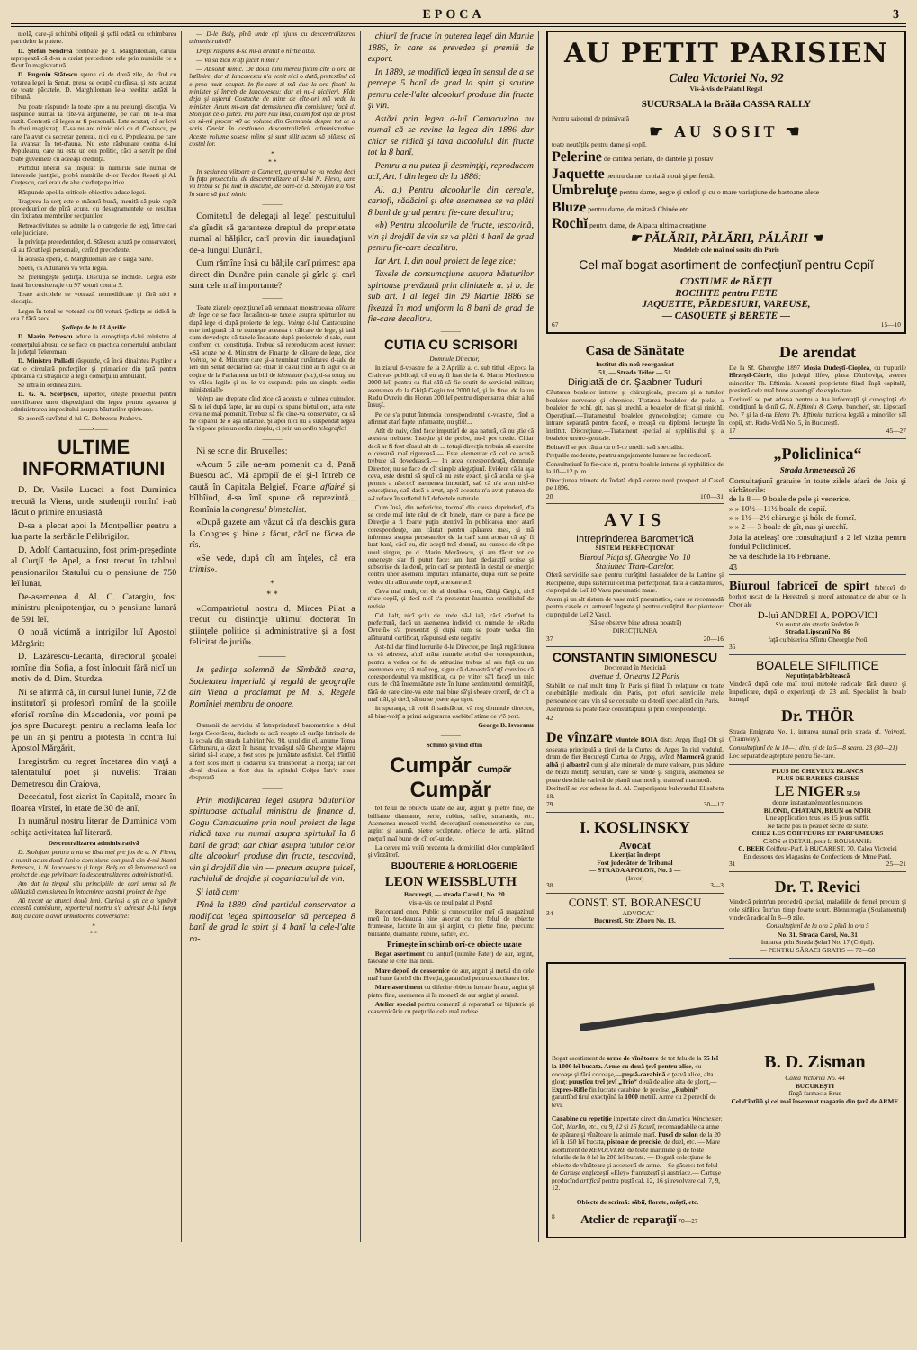EPOCA 3
niolă, care-şi schimbă ofiţerii şi şefii odată cu schimbarea partidelor la putere.
D. Ştefan Sendrea combate pe d. Marghiloman, căruia reproşează că d-sa a creiat precedente rele prin numirile ce a făcut în magistratură.
D. Eugeniu Stătescu spune că de două zile, de cînd cu votarea legei la Senat, presa se ocupă cu dînsa, şi este acuzat de toate păcatele. D. Marghiloman le-a reeditat astăzi la tribună.
Nu poate răspunde la toate spre a nu prelungi discuţia. Va răspunde numai la cîte-va argumente, pe cari nu le-a mai auzit. Contestă că legea ar fi personală. Este acuzat, că ar lovi în doui magistraţi. D-sa nu are nimic nici cu d. Costescu, pe care l'a avut ca secretar general, nici cu d. Populeanu, pe care l'a avansat în tot-d'auna. Nu este răsbunare contra d-lui Populeanu, care nu este un om politic, căci a servit pe rînd toate guvernele cu aceeaşi credinţă.
Partidul liberal s'a inspirat în numirile sale numai de interesele justiţiei, probă numirile d-lor Teodor Roseti şi Al. Creţescu, cari erau de alte credinţe politice.
Răspunde apoi la criticele obiective aduse legei.
Tragerea la sorţ este o măsură bună, menită să puie capăt procedeurilor de pînă acum, cu desagramentele ce resultau din fixitatea membrilor secţiunilor.
Retroactivitatea se admite la o categorie de legi, între cari cele judiciare.
În privinţa precedentelor, d. Stătescu acuză pe conservatori, că au făcut legi personale, cerînd precedente.
În această operă, d. Marghiloman are o largă parte.
Speră, că Adunarea va vota legea.
Se prelungeşte şedinţa. Discuţia se închide. Legea este luată în consideraţie cu 97 voturi contra 3.
Toate articolele se votează nemodificate şi fără nici o discuţie.
Legea în total se votează cu 88 voturi. Şedinţa se ridică la ora 7 fără zece.
Şedinţa de la 18 Aprilie
D. Marin Petrescu aduce la cunoştinţa d-lui ministru al comerţului abusul ce se face cu practica comerţului ambulant în judeţul Teleorman.
D. Ministru Palladi răspunde, că încă dinaintea Paştilor a dat o circulară prefecţilor şi primarilor din ţară pentru aplicarea cu străşnicie a legii comerţului ambulant.
Se intră în ordinea zilei.
D. G. A. Scorţescu, raportor, citeşte proiectul pentru modificarea unor dispoziţiuni din legea pentru aşezarea şi administrarea impositului asupra băuturilor spirtoase.
Se acordă cuvîntul d-lui G. Dobrescu-Prahova.
——•——
ULTIME INFORMATIUNI
D. Dr. Vasile Lucaci a fost Duminica trecută la Viena, unde studenţii romînî i-aŭ făcut o primire entusiastă.
D-sa a plecat apoi la Montpellier pentru a lua parte la serbările Felibrigilor.
D. Adolf Cantacuzino, fost prim-preşedinte al Curţiĭ de Apel, a fost trecut în tabloul pensionarilor Statului cu o pensiune de 750 leĭ lunar.
De-asemenea d. Al. C. Catargiu, fost ministru plenipotenţiar, cu o pensiune lunară de 591 leĭ.
O nouă victimă a intrigilor luĭ Apostol Mărgărit:
D. Lazărescu-Lecanta, directorul şcoaleĭ romîne din Sofia, a fost înlocuit fără nicĭ un motiv de d. Dim. Sturdza.
Ni se afirmă că, în cursul luneĭ Iunie, 72 de institutorĭ şi profesorĭ romînĭ de la şcolile eforieĭ romîne din Macedonia, vor porni pe jos spre Bucureşti pentru a reclama leafa lor pe un an şi pentru a protesta în contra luĭ Apostol Mărgărit.
Inregistrăm cu regret încetarea din viaţă a talentatuluĭ poet şi nuvelist Traian Demetrescu din Craiova.
Decedatul, fost ziarist în Capitală, moare în floarea vîrsteĭ, în etate de 30 de anĭ.
In numărul nostru literar de Duminica vom schiţa activitatea luĭ literară.
Descentralizarea administrativă
D. Stolojan, pentru a nu se lăsa mai pre jos de d. N. Fleva, a numit acum două luni o comisiune compusă din d-nii Matei Petrescu, J. N. Iancovescu şi Iorgu Balş ca să întocmească un proiect de lege privitoare la descentralizarea administrativă.
Am dat la timpul său principiile de cari urma să fie călăuzită comisiunea în întocmirea acestui proiect de lege.
Aŭ trecut de atunci două luni. Curioşi a şti ce a isprăvit această comisiune, reporterul nostru s'a adresat d-lui Iorgu Balş cu care a avut următoarea conversaţie:
*
* *
— D-le Balş, pînă unde aţi ajuns cu descentralizarea administrativă?
Drept răspuns d-sa mi-a arătat o hîrtie albă.
— Va să zică n'aţi făcut nimic?
— Absolut nimic. De două luni mereŭ fixăm cîte o oră de întîlnire, dar d. Iancovescu n'a venit nici o dată, pretextînd că e prea mult ocupat. In fie-care zi mă duc la ora fixată la minister şi întreb de Iancovescu; dar el nu-i nicăieri. Rîde deja şi uşierul Costache de mine de cîte-ori mă vede la minister. Acum mi-am dat demisiunea din comisiune; facă d. Stolojan ce-o putea. Imi pare răŭ însă, că am fost aşa de prost ca să-mi procur 40 de volume din Germania despre tot ce a scris Gneist în cestiunea descentralizării administrative. Aceste volume sosesc mîine şi sunt silit acum să plătesc eŭ costul lor.
*
* *
In sesiunea viitoare a Cameret, guvernul se va vedea deci în faţa proiectului de descentralizare al d-lui N. Fleva, care va trebui să fie luat în discuţie, de oare-ce d. Stolojan n'a fost în stare să facă nimic.
———
Comitetul de delegaţi al legeĭ pescuituluĭ s'a gîndit să garanteze dreptul de proprietate numaĭ al bălţilor, carĭ provin din inundaţiunĭ de-a lungul Dunăriĭ.
Cum rămîne însă cu bălţile carĭ primesc apa direct din Dunăre prin canale şi gîrle şi carĭ sunt cele maĭ importante?
———
Toate ziarele opoziţiuneĭ aŭ semnalat monstruoasa călcare de lege ce se face încasîndu-se taxele asupra spirturilor nu după lege ci după proiecte de lege. Voinţa d-luĭ Cantacuzino este indignată că se numeşte aceasta o călcare de lege, şi iată cum dovedeşte că taxele încasate după proiectele d-sale, sunt conform cu constituţia. Trebue să reproducem acest juvaer: «Să acuze pe d. Ministru de Finanţe de călcare de lege, zice Voinţa, pe d. Ministru care şi-a terminat cuvîntarea d-sale de ierĭ din Senat declarînd că: chiar în casul cînd ar fi sigur că ar obţine de la Parlament un bill de identitate (sic), d-sa totuşi nu va călca legile şi nu le va suspenda prin un simplu ordin ministerial!»
Voinţa are dreptate cînd zice că aceasta e culmea culmelor. Să te ieĭ după fapte, iar nu după ce spune bietul om, asta este ceva ne maĭ pomenit. Trebue să fie cine-va conservator, ca să fie capabil de o aşa infamie. Şi apoĭ nicĭ nu a suspendat legea în vigoare prin un ordin simplu, ci prin un ordin telegrafic!
———
Ni se scrie din Bruxelles:
«Acum 5 zile ne-am pomenit cu d. Pană Buescu acĭ. Mă apropiĭ de el şi-l întreb ce caută în Capitala Belgieĭ. Foarte affairé şi bîlbîind, d-sa îmĭ spune că reprezintă... Romînia la congresul bimetalist.
«După gazete am văzut că n'a deschis gura la Congres şi bine a făcut, căcĭ ne făcea de rîs.
«Se vede, după cît am înţeles, că era trimis».
*
* *
«Compatriotul nostru d. Mircea Pilat a trecut cu distincţie ultimul doctorat în ştiinţele politice şi administrative şi a fost felicitat de juriŭ».
———
In şedinţa solemnă de Sîmbătă seara, Societatea imperială şi regală de geografie din Viena a proclamat pe M. S. Regele Romîniei membru de onoare.
———
Oamenii de serviciu aĭ întreprindereĭ barometrice a d-luĭ Iorgu Cocorăscu, ducîndu-se astă-noapte să curăţe latrinele de la scoala din strada Labirint No. 98, unul din eĭ, anume Toma Cărbunaru, a căzut în hasna; tovarăşul săŭ Gheorghe Majoru sărind să-l scape, a fost scos pe jumătate asfixiat. Cel d'întîiŭ a fost scos mort şi cadavrul s'a transportat la morgă; iar cel de-al douilea a fost dus la spitalul Colţea într'o stare desperată.
———
Prin modificarea legeĭ asupra băuturilor spirtuoase actualul ministru de finance d. Gogu Cantacuzino prin noul proiect de lege ridică taxa nu numai asupra spirtuluĭ la 8 banĭ de grad; dar chiar asupra tutulor celor alte alcoolurĭ produse din fructe, tescovină, vin şi drojdiĭ din vin — precum asupra ţuiceĭ, rachiuluĭ de drojdie şi coganiacuiuĭ de vin.
Şi iată cum:
Pînă la 1889, cînd partidul conservator a modificat legea spirtoaselor să percepea 8 banĭ de grad la spirt şi 4 banĭ la cele-l'alte ra-
chiurĭ de fructe în puterea legeĭ din Martie 1886, în care se prevedea şi premiŭ de export.
In 1889, se modifică legea în sensul de a se percepe 5 banĭ de grad la spirt şi scutire pentru cele-l'alte alcoolurĭ produse din fructe şi vin.
Astăzi prin legea d-luĭ Cantacuzino nu numaĭ că se revine la legea din 1886 dar chiar se ridică şi taxa alcoolulul din fructe tot la 8 banĭ.
Pentru a nu putea fi desminţiţi, reproducem acĭ, Art. I din legea de la 1886:
Al. a.) Pentru alcoolurile din cereale, cartofi, rădăcinĭ şi alte asemenea se va plăti 8 banĭ de grad pentru fie-care decalitru;
«b) Pentru alcoolurile de fructe, tescovină, vin şi drojdiĭ de vin se va plăti 4 banĭ de grad pentru fie-care decalitru.
Iar Art. I. din noul proiect de lege zice:
Taxele de consumaţiune asupra băuturilor spirtoase prevăzută prin aliniatele a. şi b. de sub art. I al legeĭ din 29 Martie 1886 se fixează în mod uniform la 8 banĭ de grad de fie-care decalitru.
———
CUTIA CU SCRISORI
Domnule Director,
In ziarul d-voastre de la 2 Aprilie a. c. sub titlul «Epoca la Craiova» publicaţi, că eu aş fi luat de la d. Marin Morărescu 2000 leĭ, pentru ca fiul săŭ să fie scutit de serviciul militar; asemenea de la Ghiţă Gegiu tot 2000 leĭ, şi în fine, de la un Radu Ovreiu din Floran 200 leĭ pentru dispensarea chiar a luĭ însuşĭ.
Pe ce s'a putut întemeia corespondentul d-voastre, cînd a afirmat atarĭ fapte infamante, nu ştiŭ!...
Atît de naiv, cînd face imputărĭ de aşa natură, că nu ştie că acestea trebuesc însoţite şi de probe, nu-l pot crede. Chiar dacă ar fi fost dînsul alt de ... totuşi direcţia trebuia să exercite o censură maĭ riguroasă.— Este elementar că cel ce acusă trebuie să dovedească.— In acea corespondenţă, domnule Director, nu se face de cît simple alegaţiunĭ. Evident că la aşa ceva, este destul să spuĭ că nu este exact, şi că acela ce şi-a permis a născocĭ asemenea imputărĭ, saŭ că n'a avut nicĭ-o educaţiune, saŭ dacă a avut, apoĭ aceasta n'a avut puterea de a-ĭ reface în sufletul luĭ defectele naturale.
Cum însă, din nefericire, tocmaĭ din causa deprinderĭ, d'a se crede maĭ iute răul de cît binele, stare ce pare a face pe Direcţie a fi foarte puţin atentivă în publicarea unor atarĭ corespondenţe, am căutat pentru apărarea mea, şi mă informez asupra persoanelor de la carĭ sunt acusat că aşĭ fi luat banĭ, căcĭ eu, din aceştĭ treĭ domnĭ, nu cunosc de cît pe unul singur, pe d. Marin Morărescu, şi am făcut tot ce omeneşte s'ar fi putut face: am luat declaraţiĭ scrise şi subscrise de la douĭ, prin carĭ se protestă în destul de energic contra unor asemenĭ imputărĭ infamante, după cum se poate vedea din alăturatele copiĭ, anexate acĭ.
Ceva maĭ mult, cel de al douilea d-nu, Ghiţă Gegiu, nicĭ n'are copiĭ, şi decĭ nicĭ s'a presentat înaintea consiliuluĭ de revisie.
Cel l'alt, nicĭ şciu de unde să-l iaŭ, căcĭ căutînd la prefectură, dacă un asemenea individ, cu numele de «Radu Ovreiŭ» s'a presentat şi după cum se poate vedea din alăturatul certificat, răspunsul este negativ.
Ast-fel dar fiind lucrurile d-le Director, pe lîngă rugăciunea ce vă adresez, a'mĭ arăta numele aceluĭ d-n corespondent, pentru a vedea ce fel de atitudine trebue să am faţă cu un asemenea om; vă maĭ rog, sigur că d-voastră v'aţĭ convins că corespondentul va mistificat, ca pe viitor să'l faceţĭ un mic curs de cîtă însemnătate este în lume sentimentul demnităţiĭ, fără de care cine-va este maĭ bine să'şi sboare creeriĭ, de cît a maĭ trăi, şi decĭ, să nu se joace aşa uşor.
In speranţa, că voiŭ fi satisfăcut, vă rog domnule director, să bine-voiţĭ a primi asigurarea osebiteĭ stime ce v'ŏ port.
George B. Isvoranu
———
Schimb şi vînd eftin
Cumpăr Cumpăr Cumpăr
tot felul de obiecte uzate de aur, argint şi pietre fine, de briliante diamante, perle, rubine, safire, smarande, etc. Asemenea monezĭ vechĭ, decoraţiunĭ comemorative de aur, argint şi aramă, pietre sculptate, obiecte de artă, plătind preţurĭ maĭ bune de cît orĭ-unde.
La cerere mă voiŭ prezenta la domiciliul d-lor cumpărătorĭ şi vînzătorĭ.
BIJOUTERIE & HORLOGERIE
LEON WEISSBLUTH
Bucureşti, — strada Carol I, No. 20
vis-a-vis de noul palat al Poşteĭ
Recomand onor. Public şi cunoscuţilor meĭ că magazinul meŭ în tot-deauna bine asortat cu tot felul de obiecte frumoase, lucrate în aur şi argint, cu pietre fine, precum: brillante, diamante, rubine, safire, etc.
Primeşte în schimb orĭ-ce obiecte uzate
Bogat asortiment cu lanţurĭ (numite Pater) de aur, argint, fasoane le cele maĭ noui.
Mare depoŭ de ceasornice de aur, argint şi metal din cele maĭ bune fabricĭ din Elveţia, garantînd pentru exactitatea lor.
Mare asortiment cu diferite obiecte lucrate în aur, argint şi pietre fine, asemenea şi în monezĭ de aur argint şi aramă.
Atelier special pentru comenzĭ şi reparaturĭ de bijuterie şi ceasornicărie cu preţurile cele maĭ reduse.
AU PETIT PARISIEN
Calea Victoriei No. 92
Vis-à-vis de Palatul Regal
SUCURSALA la Brăila CASSA RALLY
Pentru saisonul de primăvară
☛ AU SOSIT ☚
toate noutăţile pentru dame şi copiĭ.
Pelerine de catifea perlate, de dantele şi postav
Jaquette pentru dame, croială nouă şi perfectă.
Umbreluţe pentru dame, negre şi culorĭ şi cu o mare variaţiune de bastoane alese
Bluze pentru dame, de mătasă Chinée etc.
Rochĭ pentru dame, de Alpaca ultima creaţiune
☛ PĂLĂRII, PĂLĂRII, PĂLĂRII ☚
Modelele cele maĭ noĭ sosite din Paris
Cel maĭ bogat asortiment de confecţiunĭ pentru Copiĭ
COSTUME de BĂEŢI
ROCHITE pentru FETE
JAQUETTE, PĂRDESIURI, VAREUSE,
— CASQUETE şi BERETE —
67 15—10
Casa de Sănătate
Institut din noŭ reorganisat
51, — Strada Teilor — 51
Dirigiată de dr. Şaabner Tuduri
Căutarea boalelor interne şi chirurgicale, precum şi a tutulor boalelor nervoase şi chronice. Tratarea boalelor de piele, a boalelor de ochĭ, git, nas şi urechĭ, a boalelor de ficat şi rinichĭ. Operaţiunĭ.—Tratamentul boalelor gynecologice; camere cu intrare separată pentru facerĭ, o moaşă cu diplomă locueşte în institut. Discreţiune.—Tratament special al syphilisuluĭ şi a boalelor uretro-genitale.
Bolnaviĭ se pot căuta cu orĭ-ce medic saŭ specialist.
Preţurile moderate, pentru angajamente lunare se fac reducerĭ.
Consultaţiunĭ în fie-care zi, pentru boalele interne şi syphilitice de la 10—12 p. m.
Direcţiunea trimete de îndată după cerere noul prospect al Caseĭ pe 1896.
20 100—31
AVIS
Intreprinderea Barometrică
SISTEM PERFECŢIONAT
Biuroul Piaţa sf. Gheorghe No. 10
Staţiunea Tram-Carelor.
Oferă serviciile sale pentru curăţitul hasnalelor de la Latrine şi Recipiente, după sistemul cel maĭ perfecţionat, fără a cauza miros, cu preţul de Leĭ 10 Vasu pneumatic mare.
Avem şi un alt sistem de vase micĭ pneumatice, care se recomandă pentru casele cu antreurĭ înguste şi pentru curăţitul Recipientelor: cu preţul de Leĭ 2 Vasul.
(Să se observe bine adresa noastră)
DIRECŢIUNEA
37 20—16
CONSTANTIN SIMIONESCU
Doctorand în Medicină
avenue d. Orleans 12 Paris
Stabilit de maĭ mult timp în Paris şi fiind în relaţiune cu toate celebrităţile medicale din Paris, pot oferi serviciile mele persoanelor care vin să se consulte cu d-toriĭ specialiştĭ din Paris.
Asemenea să poate face consultaţiunĭ şi prin corespondenţe.
42
De vînzare Muntele BOIA distr. Argeş lîngă Olt şi soseaua principală a ţăreĭ de la Curtea de Argeş în riul vaduluĭ, drum de fier Bucureştĭ Curtea de Argeş, avînd Marmoră granid albă şi albastră cum şi alte minerale de mare valoare, plus pădure de brazĭ molifţĭ seculari, care se vinde şi singură, asemenea se poate deschide carieră de piatră marmoră şi tramvaĭ marmoră.
Doritoriĭ se vor adresa la d. Al. Carpenişanu bulevardul Elisabeta 18.
79 30—17
I. KOSLINSKY
Avocat
Licenţiat în drept
Fost judecător de Tribunal
— STRADA APOLON, No. 5 —
(Isvor)
38 3—3
CONST. ST. BORANESCU
34 ADVOCAT
Bucureştĭ, Str. Zboru No. 13.
De arendat
De la Sf. Gheorghe 1897 Moşia Dudeştĭ-Cioplea, cu trupurile Bîrzeştĭ-Cătrie, din judeţul Ilfov, plasa Dîmboviţa, averea minorilor Th. Eftimiu. Această proprietate fiind lîngă capitală, presintă cele maĭ bune avantagiĭ de exploatare.
Doritoriĭ se pot adresa pentru a lua informaţiĭ şi cunoştinţă de condiţiunĭ la d-niĭ G. N. Eftimiu & Comp. bancherĭ, str. Lipscanĭ No. 7 şi la d-na Elena Th. Eftimiu, tutricea legală a minorilor săĭ copiĭ, str. Radu-Vodă No. 5, în Bucureştĭ.
17 45—27
„Policlinica“
Strada Armenească 26
Consultaţiunĭ gratuite în toate zilele afară de Joia şi sărbătorile:
de la 8 — 9 boale de pele şi venerice.
» » 10½—11½ boale de copiĭ.
» » 1½—2½ chirurgie şi bóle de femeĭ.
» » 2 — 3 boale de gît, nas şi urechĭ.
Joia la aceleaşĭ ore consultaţiunĭ a 2 leĭ vizita pentru fondul Policliniceĭ.
Se va deschide la 16 Februarie.
43
Biuroul fabriceĭ de spirt fabriceĭ de borhot uscat de la Herestreŭ şi moreĭ automatice de abur de la Obor ale
D-luĭ ANDREI A. POPOVICI
S'a mutat din strada Smîrdan în
Strada Lipscanĭ No. 86
faţă cu biserica Sfîntu Gheorghe Noŭ
35
BOALELE SIFILITICE
Neputinţa bărbătească
Vindecă după cele maĭ noui metode radicale fără durere şi împedicare, după o experienţă de 23 anĭ. Specialist în boale lumeştĭ
Dr. THÖR
Strada Emigratu No. 1, intrarea numaĭ prin strada sf. Voivozĭ, (Tramway).
Consultaţiunĭ de la 10—1 dim. şi de la 5—8 seara. 23 (30—21)
Loc separat de aşteptare pentru fie-care.
PLUS DE CHEVEUX BLANCS
PLUS DE BARBES GRISES
LE NIGER 5f.50
donne instantanément les nuances
BLOND, CHATAIN, BRUN ou NOIR
Une application tous les 15 jours suffit.
Ne tache pas la peau et sèche de suite.
CHEZ LES COIFFEURS ET PARFUMEURS
GROS et DÉTAIL pour la ROUMANIE:
C. BEER Coiffeur-Parf. à BUCAREST, 70, Calea Victoriei
En dessous des Magasins de Confections de Mme Paul.
31 25—21
Dr. T. Revici
Vindecă printr'un procedeŭ special, maladiile de femeĭ precum şi cele sifilice într'un timp foarte scurt. Blennoragia (Sculamentul) vindecă radical în 8—9 zile.
Consultaţiunĭ de la ora 2 pînă la ora 5
No. 31. Strada Carol, No. 31
Intrarea prin Strada Şelarĭ No. 17 (Colţul).
— PENTRU SĂRACI GRATIS — 72—60
Bogat asortiment de arme de vînătoare de tot felu de la 75 leĭ la 1000 leĭ bucata. Arme cu două ţevĭ pentru alice, cu cocoaşe şi fără cocoaşe,—puşcă-carabină o ţeavă alice, alta glonţ: puuştĭcu treĭ ţevĭ „Trio“ două de alice alta de glonţ,—Expres-Rifle fin lucrate carabine de precise, „Rubini“ garantînd tirul exactpînă la 1000 metriĭ. Arme cu 2 perechĭ de ţevĭ.
Carabine cu repetiţie importate direct din America Winchester, Colt, Marlin, etc., cu 9, 12 şi 15 focurĭ, recomandabile ca arme de apărare şi vînătoare la animale marĭ. Puscĭ de salon de la 20 leĭ la 150 leĭ bucata, pistoale de precisie, de duel, etc. — Mare asortiment de REVOLVERE de toate mărimele şi de toate felurile de la 8 leĭ la 200 leĭ bucata. — Bogată colecţiune de obiecte de vînătoare şi accesoriĭ de arme.—Se găsesc: tot felul de Cartuşe englezeştĭ «Eley» franţuzeştĭ şi austriace.— Cartuşe producînd artificiĭ pentru puştĭ cal. 12, 16 şi revolvere cal. 7, 9, 12.
Obiecte de scrimă: săbiĭ, florete, măştĭ, etc.
8 Atelier de reparaţiĭ 70—27
B. D. Zisman
Calea Victoriei No. 44
BUCUREŞTI
lîngă farmacia Brus
Cel d'întîiŭ şi cel maĭ însemnat magazin din ţară de ARME